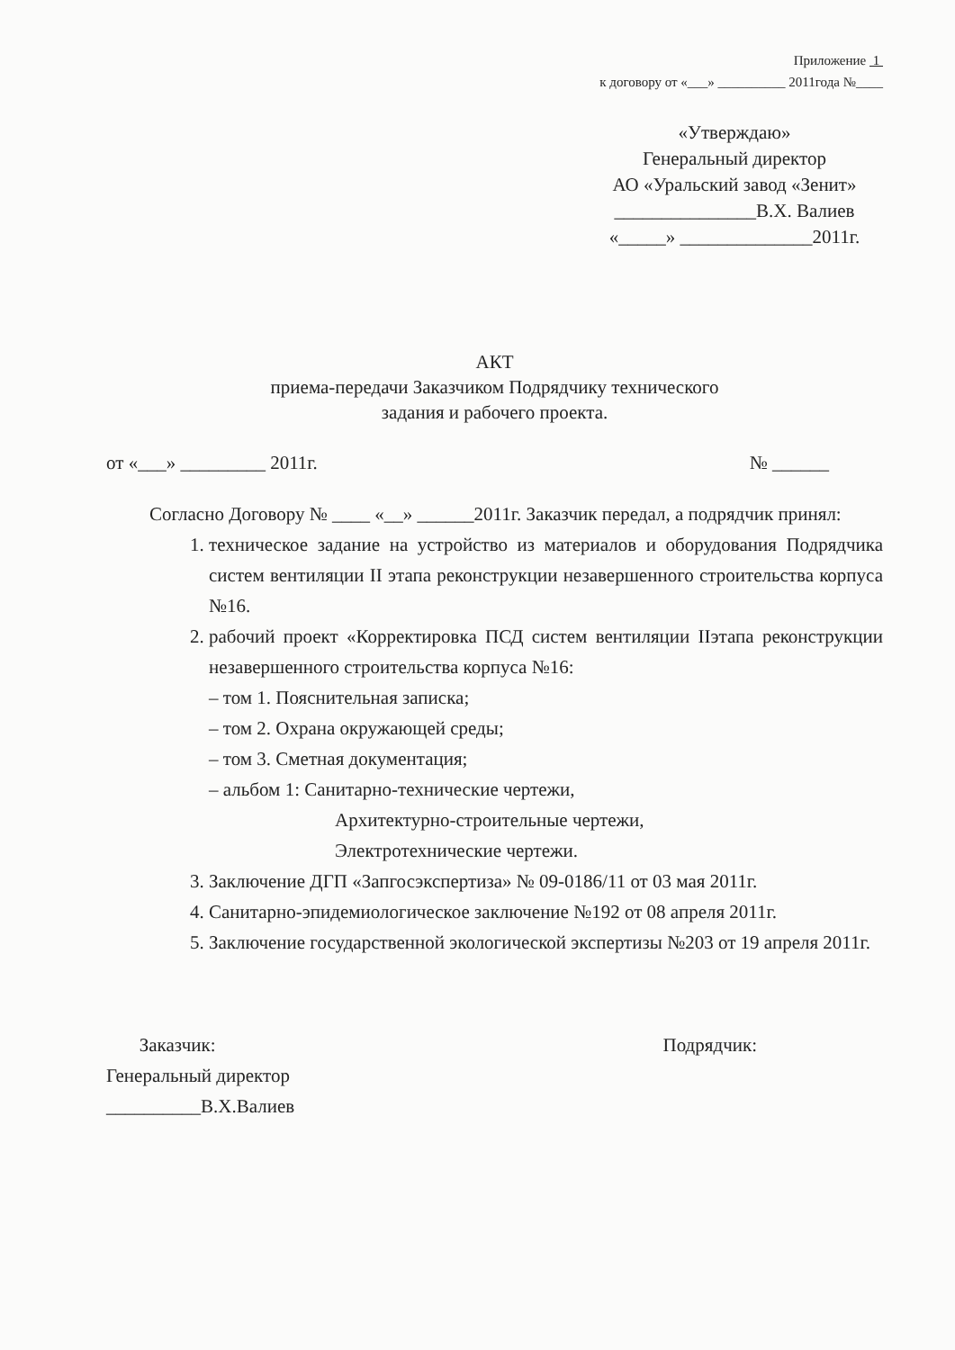Приложение 1
к договору от «___» __________ 2011года №____
«Утверждаю»
Генеральный директор
АО «Уральский завод «Зенит»
_______________В.Х. Валиев
«_____» ______________2011г.
АКТ
приема-передачи Заказчиком Подрядчику технического
задания и рабочего проекта.
от «___» _________ 2011г. № ______
Согласно Договору № ____ «__» ______2011г. Заказчик передал, а подрядчик принял:
1. техническое задание на устройство из материалов и оборудования Подрядчика систем вентиляции II этапа реконструкции незавершенного строительства корпуса №16.
2. рабочий проект «Корректировка ПСД систем вентиляции IIэтапа реконструкции незавершенного строительства корпуса №16:
– том 1. Пояснительная записка;
– том 2. Охрана окружающей среды;
– том 3. Сметная документация;
– альбом 1: Санитарно-технические чертежи,
Архитектурно-строительные чертежи,
Электротехнические чертежи.
3. Заключение ДГП «Запгосэкспертиза» № 09-0186/11 от 03 мая 2011г.
4. Санитарно-эпидемиологическое заключение №192 от 08 апреля 2011г.
5. Заключение государственной экологической экспертизы №203 от 19 апреля 2011г.
Заказчик:
Генеральный директор
__________В.Х.Валиев
Подрядчик: